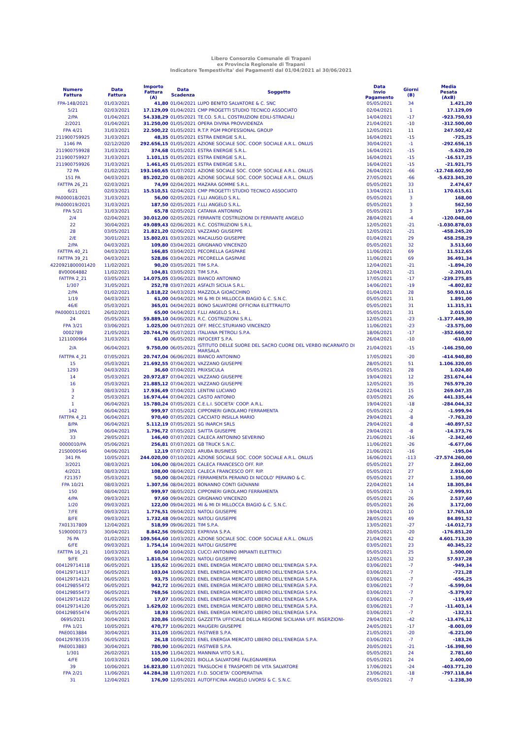Libero Consorzio Comunale di Trapani
ex Provincia Regionale di Trapani
Indicatore Tempestivita' dei Pagamenti dal 01/04/2021 al 30/06/2021
| Numero Fattura | Data Fattura | Importo Fattura (A) | Data Scadenza | Soggetto | Data Invio Pagamento | Giorni (B) | Media Pesata (AxB) |
| --- | --- | --- | --- | --- | --- | --- | --- |
| FPA-148/2021 | 01/03/2021 | 41,80 | 01/04/2021 | LUPO BENITO SALVATORE & C. SNC | 05/05/2021 | 34 | 1.421,20 |
| 5/21 | 02/03/2021 | 17.129,09 | 01/04/2021 | CMP PROGETTI STUDIO TECNICO ASSOCIATO | 02/04/2021 | 1 | 17.129,09 |
| 2/PA | 01/04/2021 | 54.338,29 | 01/05/2021 | TE.CO. S.R.L. COSTRUZIONI EDILI-STRADALI | 14/04/2021 | -17 | -923.750,93 |
| 2/2021 | 01/04/2021 | 31.250,00 | 01/05/2021 | OPERA DIVINA PROVVIDENZA | 21/04/2021 | -10 | -312.500,00 |
| FPA 4/21 | 31/03/2021 | 22.500,22 | 01/05/2021 | R.T.P. PGM PROFESSIONAL GROUP | 12/05/2021 | 11 | 247.502,42 |
| 211900759925 | 31/03/2021 | 48,35 | 01/05/2021 | ESTRA ENERGIE S.R.L. | 16/04/2021 | -15 | -725,25 |
| 1146 PA | 02/12/2020 | 292.656,15 | 01/05/2021 | AZIONE SOCIALE SOC. COOP. SOCIALE A.R.L. ONLUS | 30/04/2021 | -1 | -292.656,15 |
| 211900759928 | 31/03/2021 | 374,68 | 01/05/2021 | ESTRA ENERGIE S.R.L. | 16/04/2021 | -15 | -5.620,20 |
| 211900759927 | 31/03/2021 | 1.101,15 | 01/05/2021 | ESTRA ENERGIE S.R.L. | 16/04/2021 | -15 | -16.517,25 |
| 211900759926 | 31/03/2021 | 1.461,45 | 01/05/2021 | ESTRA ENERGIE S.R.L. | 16/04/2021 | -15 | -21.921,75 |
| 72 PA | 01/02/2021 | 193.160,65 | 01/07/2021 | AZIONE SOCIALE SOC. COOP. SOCIALE A.R.L. ONLUS | 26/04/2021 | -66 | -12.748.602,90 |
| 151 PA | 04/03/2021 | 85.202,20 | 01/08/2021 | AZIONE SOCIALE SOC. COOP. SOCIALE A.R.L. ONLUS | 27/05/2021 | -66 | -5.623.345,20 |
| FATTPA 26_21 | 02/03/2021 | 74,99 | 02/04/2021 | MAZARA GOMME S.R.L. | 05/05/2021 | 33 | 2.474,67 |
| 6/21 | 02/03/2021 | 15.510,51 | 02/04/2021 | CMP PROGETTI STUDIO TECNICO ASSOCIATO | 13/04/2021 | 11 | 170.615,61 |
| PA000018/2021 | 31/03/2021 | 56,00 | 02/05/2021 | F.LLI ANGELO S.R.L. | 05/05/2021 | 3 | 168,00 |
| PA000019/2021 | 31/03/2021 | 187,50 | 02/05/2021 | F.LLI ANGELO S.R.L. | 05/05/2021 | 3 | 562,50 |
| FPA 5/21 | 31/03/2021 | 65,78 | 02/05/2021 | CATANIA ANTONINO | 05/05/2021 | 3 | 197,34 |
| 2/4 | 02/04/2021 | 30.012,00 | 02/05/2021 | FERRANTE COSTRUZIONI DI FERRANTE ANGELO | 28/04/2021 | -4 | -120.048,00 |
| 22 | 30/04/2021 | 49.089,43 | 02/06/2021 | R.C. COSTRUZIONI S.R.L. | 12/05/2021 | -21 | -1.030.878,03 |
| 28 | 03/05/2021 | 21.821,20 | 02/06/2021 | VAZZANO GIUSEPPE | 12/05/2021 | -21 | -458.245,20 |
| 2/E | 30/01/2021 | 15.802,01 | 03/03/2021 | MACALUSO GIUSEPPE | 01/04/2021 | 29 | 458.258,29 |
| 2/PA | 04/03/2021 | 109,80 | 03/04/2021 | GRIGNANO VINCENZO | 05/05/2021 | 32 | 3.513,60 |
| FATTPA 40_21 | 04/03/2021 | 166,85 | 03/04/2021 | PECORELLA GASPARE | 11/06/2021 | 69 | 11.512,65 |
| FATTPA 39_21 | 04/03/2021 | 528,86 | 03/04/2021 | PECORELLA GASPARE | 11/06/2021 | 69 | 36.491,34 |
| 4220921800001420 | 11/02/2021 | 90,20 | 03/05/2021 | TIM S.P.A. | 12/04/2021 | -21 | -1.894,20 |
| 8V00064882 | 11/02/2021 | 104,81 | 03/05/2021 | TIM S.P.A. | 12/04/2021 | -21 | -2.201,01 |
| FATTPA 2_21 | 03/05/2021 | 14.075,05 | 03/06/2021 | BIANCO ANTONINO | 17/05/2021 | -17 | -239.275,85 |
| 1/307 | 31/05/2021 | 252,78 | 03/07/2021 | ASFALTI SICILIA S.R.L. | 14/06/2021 | -19 | -4.802,82 |
| 2/PA | 01/02/2021 | 1.818,22 | 04/03/2021 | MAZZOLA GIOACCHINO | 01/04/2021 | 28 | 50.910,16 |
| 1/19 | 04/03/2021 | 61,00 | 04/04/2021 | MI & MI DI MILLOCCA BIAGIO & C. S.N.C. | 05/05/2021 | 31 | 1.891,00 |
| 46/E | 05/03/2021 | 365,01 | 04/04/2021 | BONO SALVATORE OFFICINA ELETTRAUTO | 05/05/2021 | 31 | 11.315,31 |
| PA000011/2021 | 26/02/2021 | 65,00 | 04/04/2021 | F.LLI ANGELO S.R.L. | 05/05/2021 | 31 | 2.015,00 |
| 24 | 05/05/2021 | 59.889,10 | 04/06/2021 | R.C. COSTRUZIONI S.R.L. | 12/05/2021 | -23 | -1.377.449,30 |
| FPA 3/21 | 03/06/2021 | 1.025,00 | 04/07/2021 | OFF. MECC.STURIANO VINCENZO | 11/06/2021 | -23 | -23.575,00 |
| 0002789 | 21/05/2021 | 20.744,76 | 05/07/2021 | ITALIANA PETROLI S.P.A. | 18/06/2021 | -17 | -352.660,92 |
| 1211000964 | 31/03/2021 | 61,00 | 06/05/2021 | INFOCERT S.P.A. | 26/04/2021 | -10 | -610,00 |
| 2/A | 06/04/2021 | 9.750,00 | 06/05/2021 | ISTITUTO DELLE SUORE DEL SACRO CUORE DEL VERBO INCARNATO DI MARSALA | 21/04/2021 | -15 | -146.250,00 |
| FATTPA 4_21 | 07/05/2021 | 20.747,04 | 06/06/2021 | BIANCO ANTONINO | 17/05/2021 | -20 | -414.940,80 |
| 15 | 05/03/2021 | 21.692,55 | 07/04/2021 | VAZZANO GIUSEPPE | 28/05/2021 | 51 | 1.106.320,05 |
| 1293 | 04/03/2021 | 36,60 | 07/04/2021 | PRIXSICULA | 05/05/2021 | 28 | 1.024,80 |
| 14 | 05/03/2021 | 20.972,87 | 07/04/2021 | VAZZANO GIUSEPPE | 19/04/2021 | 12 | 251.674,44 |
| 16 | 05/03/2021 | 21.885,12 | 07/04/2021 | VAZZANO GIUSEPPE | 12/05/2021 | 35 | 765.979,20 |
| 3 | 08/03/2021 | 17.936,49 | 07/04/2021 | LENTINI LUCIANO | 22/04/2021 | 15 | 269.047,35 |
| 2 | 05/03/2021 | 16.974,44 | 07/04/2021 | CASTO ANTONIO | 03/05/2021 | 26 | 441.335,44 |
| 1 | 06/04/2021 | 15.780,24 | 07/05/2021 | C.E.L.I. SOCIETA' COOP. A.R.L. | 19/04/2021 | -18 | -284.044,32 |
| 142 | 06/04/2021 | 999,97 | 07/05/2021 | CIPPONERI GIROLAMO FERRAMENTA | 05/05/2021 | -2 | -1.999,94 |
| FATTPA 4_21 | 06/04/2021 | 970,40 | 07/05/2021 | CACCIATO INSILLA MARIO | 29/04/2021 | -8 | -7.763,20 |
| 8/PA | 06/04/2021 | 5.112,19 | 07/05/2021 | SG INARCH SRLS | 29/04/2021 | -8 | -40.897,52 |
| 3PA | 06/04/2021 | 1.796,72 | 07/05/2021 | SAITTA GIUSEPPE | 29/04/2021 | -8 | -14.373,76 |
| 33 | 29/05/2021 | 146,40 | 07/07/2021 | CALECA ANTONINO SEVERINO | 21/06/2021 | -16 | -2.342,40 |
| 0000010/PA | 05/06/2021 | 256,81 | 07/07/2021 | GB TRUCK S.N.C. | 11/06/2021 | -26 | -6.677,06 |
| 21S0000546 | 04/06/2021 | 12,19 | 07/07/2021 | ARUBA BUSINESS | 21/06/2021 | -16 | -195,04 |
| 341 PA | 10/05/2021 | 244.020,00 | 07/10/2021 | AZIONE SOCIALE SOC. COOP. SOCIALE A.R.L. ONLUS | 16/06/2021 | -113 | -27.574.260,00 |
| 3/2021 | 08/03/2021 | 106,00 | 08/04/2021 | CALECA FRANCESCO OFF. RIP. | 05/05/2021 | 27 | 2.862,00 |
| 4/2021 | 08/03/2021 | 108,00 | 08/04/2021 | CALECA FRANCESCO OFF. RIP. | 05/05/2021 | 27 | 2.916,00 |
| F21357 | 05/03/2021 | 50,00 | 08/04/2021 | FERRAMENTA PERAINO DI NICOLO' PERAINO & C. | 05/05/2021 | 27 | 1.350,00 |
| FPA 10/21 | 08/03/2021 | 1.307,56 | 08/04/2021 | BONANNO CONTI GIOVANNI | 22/04/2021 | 14 | 18.305,84 |
| 150 | 08/04/2021 | 999,97 | 08/05/2021 | CIPPONERI GIROLAMO FERRAMENTA | 05/05/2021 | -3 | -2.999,91 |
| 4/PA | 09/03/2021 | 97,60 | 09/04/2021 | GRIGNANO VINCENZO | 05/05/2021 | 26 | 2.537,60 |
| 1/20 | 09/03/2021 | 122,00 | 09/04/2021 | MI & MI DI MILLOCCA BIAGIO & C. S.N.C. | 05/05/2021 | 26 | 3.172,00 |
| 7/FE | 09/03/2021 | 1.776,51 | 09/04/2021 | NATOLI GIUSEPPE | 19/04/2021 | 10 | 17.765,10 |
| 8/FE | 09/03/2021 | 1.732,48 | 09/04/2021 | NATOLI GIUSEPPE | 28/05/2021 | 49 | 84.891,52 |
| 7X01317809 | 12/04/2021 | 518,99 | 09/06/2021 | TIM S.P.A. | 13/05/2021 | -27 | -14.012,73 |
| 5190000173 | 30/04/2021 | 8.842,56 | 09/06/2021 | EXPRIVIA S.P.A. | 20/05/2021 | -20 | -176.851,20 |
| 76 PA | 01/02/2021 | 109.564,60 | 10/03/2021 | AZIONE SOCIALE SOC. COOP. SOCIALE A.R.L. ONLUS | 21/04/2021 | 42 | 4.601.713,20 |
| 6/FE | 09/03/2021 | 1.754,14 | 10/04/2021 | NATOLI GIUSEPPE | 03/05/2021 | 23 | 40.345,22 |
| FATTPA 16_21 | 10/03/2021 | 60,00 | 10/04/2021 | CUCCI ANTONINO IMPIANTI ELETTRICI | 05/05/2021 | 25 | 1.500,00 |
| 9/FE | 09/03/2021 | 1.810,54 | 10/04/2021 | NATOLI GIUSEPPE | 12/05/2021 | 32 | 57.937,28 |
| 004129714118 | 06/05/2021 | 135,62 | 10/06/2021 | ENEL ENERGIA MERCATO LIBERO DELL'ENERGIA S.P.A. | 03/06/2021 | -7 | -949,34 |
| 004129714117 | 06/05/2021 | 103,04 | 10/06/2021 | ENEL ENERGIA MERCATO LIBERO DELL'ENERGIA S.P.A. | 03/06/2021 | -7 | -721,28 |
| 004129714121 | 06/05/2021 | 93,75 | 10/06/2021 | ENEL ENERGIA MERCATO LIBERO DELL'ENERGIA S.P.A. | 03/06/2021 | -7 | -656,25 |
| 004129855472 | 06/05/2021 | 942,72 | 10/06/2021 | ENEL ENERGIA MERCATO LIBERO DELL'ENERGIA S.P.A. | 03/06/2021 | -7 | -6.599,04 |
| 004129855473 | 06/05/2021 | 768,56 | 10/06/2021 | ENEL ENERGIA MERCATO LIBERO DELL'ENERGIA S.P.A. | 03/06/2021 | -7 | -5.379,92 |
| 004129714122 | 06/05/2021 | 17,07 | 10/06/2021 | ENEL ENERGIA MERCATO LIBERO DELL'ENERGIA S.P.A. | 03/06/2021 | -7 | -119,49 |
| 004129714120 | 06/05/2021 | 1.629,02 | 10/06/2021 | ENEL ENERGIA MERCATO LIBERO DELL'ENERGIA S.P.A. | 03/06/2021 | -7 | -11.403,14 |
| 004129855474 | 06/05/2021 | 18,93 | 10/06/2021 | ENEL ENERGIA MERCATO LIBERO DELL'ENERGIA S.P.A. | 03/06/2021 | -7 | -132,51 |
| 0695/2021 | 30/04/2021 | 320,86 | 10/06/2021 | GAZZETTA UFFICIALE DELLA REGIONE SICILIANA UFF. INSERZIONI- | 29/04/2021 | -42 | -13.476,12 |
| FPA 1/21 | 10/05/2021 | 470,77 | 10/06/2021 | MAUGERI GIUSEPPE | 24/05/2021 | -17 | -8.003,09 |
| PAE0013884 | 30/04/2021 | 311,05 | 10/06/2021 | FASTWEB S.P.A. | 21/05/2021 | -20 | -6.221,00 |
| 004129785335 | 06/05/2021 | 26,18 | 10/06/2021 | ENEL ENERGIA MERCATO LIBERO DELL'ENERGIA S.P.A. | 03/06/2021 | -7 | -183,26 |
| PAE0013883 | 30/04/2021 | 780,90 | 10/06/2021 | FASTWEB S.P.A. | 20/05/2021 | -21 | -16.398,90 |
| 1/301 | 26/02/2021 | 115,90 | 11/04/2021 | MANNINA VITO S.R.L. | 05/05/2021 | 24 | 2.781,60 |
| 4/FE | 10/03/2021 | 100,00 | 11/04/2021 | BIOLLA SALVATORE FALEGNAMERIA | 05/05/2021 | 24 | 2.400,00 |
| 39 | 10/06/2021 | 16.823,80 | 11/07/2021 | TRASLOCHI E TRASPORTI DE VITA SALVATORE | 17/06/2021 | -24 | -403.771,20 |
| FPA 2/21 | 11/06/2021 | 44.284,38 | 11/07/2021 | F.I.D. SOCIETA' COOPERATIVA | 23/06/2021 | -18 | -797.118,84 |
| 31 | 12/04/2021 | 176,90 | 12/05/2021 | AUTOFFICINA ANGELO LIVORSI & C. S.N.C. | 05/05/2021 | -7 | -1.238,30 |